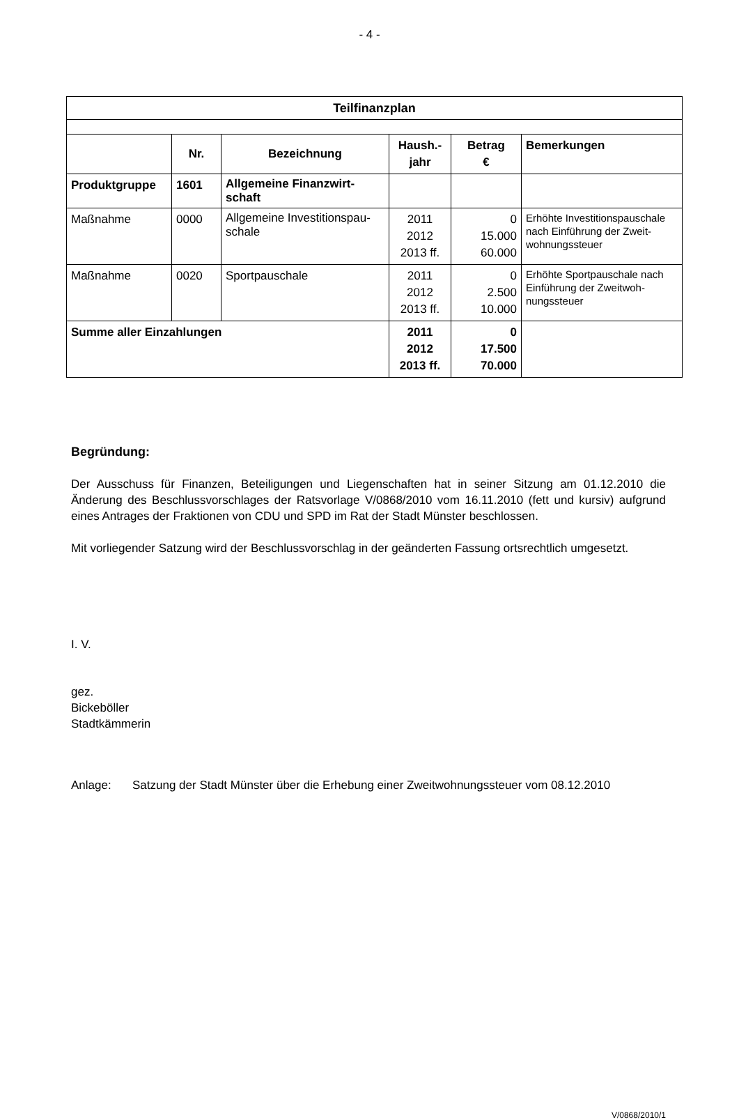- 4 -
| Teilfinanzplan | | | | | |
| --- | --- | --- | --- | --- | --- |
| | Nr. | Bezeichnung | Haush.- jahr | Betrag € | Bemerkungen |
| Produktgruppe | 1601 | Allgemeine Finanzwirt- schaft | | | |
| Maßnahme | 0000 | Allgemeine Investitionspau- schale | 2011 2012 2013 ff. | 0 15.000 60.000 | Erhöhte Investitionspauschale nach Einführung der Zweit-wohnungssteuer |
| Maßnahme | 0020 | Sportpauschale | 2011 2012 2013 ff. | 0 2.500 10.000 | Erhöhte Sportpauschale nach Einführung der Zweitwoh-nungssteuer |
| Summe aller Einzahlungen | | | 2011 2012 2013 ff. | 0 17.500 70.000 | |
Begründung:
Der Ausschuss für Finanzen, Beteiligungen und Liegenschaften hat in seiner Sitzung am 01.12.2010 die Änderung des Beschlussvorschlages der Ratsvorlage V/0868/2010 vom 16.11.2010 (fett und kursiv) aufgrund eines Antrages der Fraktionen von CDU und SPD im Rat der Stadt Münster beschlossen.
Mit vorliegender Satzung wird der Beschlussvorschlag in der geänderten Fassung ortsrechtlich umgesetzt.
I. V.
gez.
Bickeböller
Stadtkämmerin
Anlage: Satzung der Stadt Münster über die Erhebung einer Zweitwohnungssteuer vom 08.12.2010
V/0868/2010/1